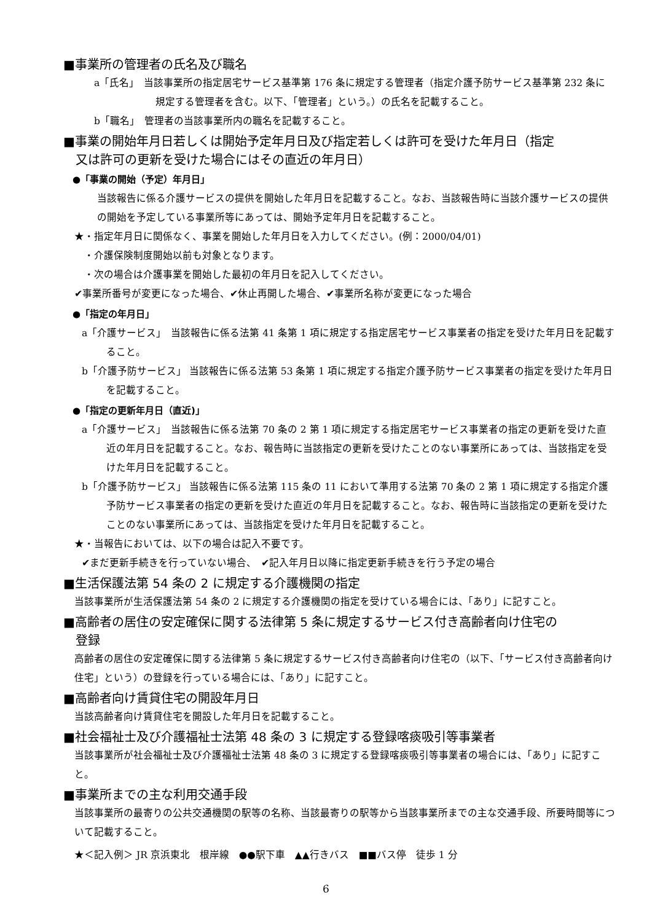■事業所の管理者の氏名及び職名
a「氏名」　当該事業所の指定居宅サービス基準第 176 条に規定する管理者（指定介護予防サービス基準第 232 条に規定する管理者を含む。以下、「管理者」という。）の氏名を記載すること。
b「職名」　管理者の当該事業所内の職名を記載すること。
■事業の開始年月日若しくは開始予定年月日及び指定若しくは許可を受けた年月日（指定
又は許可の更新を受けた場合にはその直近の年月日）
●「事業の開始（予定）年月日」
当該報告に係る介護サービスの提供を開始した年月日を記載すること。なお、当該報告時に当該介護サービスの提供の開始を予定している事業所等にあっては、開始予定年月日を記載すること。
★・指定年月日に関係なく、事業を開始した年月日を入力してください。(例：2000/04/01)
　・介護保険制度開始以前も対象となります。
　・次の場合は介護事業を開始した最初の年月日を記入してください。
✔事業所番号が変更になった場合、✔休止再開した場合、✔事業所名称が変更になった場合
●「指定の年月日」
a「介護サービス」　当該報告に係る法第 41 条第 1 項に規定する指定居宅サービス事業者の指定を受けた年月日を記載すること。
b「介護予防サービス」 当該報告に係る法第 53 条第 1 項に規定する指定介護予防サービス事業者の指定を受けた年月日を記載すること。
●「指定の更新年月日（直近)」
a「介護サービス」　当該報告に係る法第 70 条の 2 第 1 項に規定する指定居宅サービス事業者の指定の更新を受けた直近の年月日を記載すること。なお、報告時に当該指定の更新を受けたことのない事業所にあっては、当該指定を受けた年月日を記載すること。
b「介護予防サービス」 当該報告に係る法第 115 条の 11 において準用する法第 70 条の 2 第 1 項に規定する指定介護予防サービス事業者の指定の更新を受けた直近の年月日を記載すること。なお、報告時に当該指定の更新を受けたことのない事業所にあっては、当該指定を受けた年月日を記載すること。
★・当報告においては、以下の場合は記入不要です。
✔まだ更新手続きを行っていない場合、　✔記入年月日以降に指定更新手続きを行う予定の場合
■生活保護法第 54 条の 2 に規定する介護機関の指定
当該事業所が生活保護法第 54 条の 2 に規定する介護機関の指定を受けている場合には、「あり」に記すこと。
■高齢者の居住の安定確保に関する法律第 5 条に規定するサービス付き高齢者向け住宅の
登録
高齢者の居住の安定確保に関する法律第 5 条に規定するサービス付き高齢者向け住宅の（以下、「サービス付き高齢者向け住宅」という）の登録を行っている場合には、「あり」に記すこと。
■高齢者向け賃貸住宅の開設年月日
当該高齢者向け賃貸住宅を開設した年月日を記載すること。
■社会福祉士及び介護福祉士法第 48 条の 3 に規定する登録喀痰吸引等事業者
当該事業所が社会福祉士及び介護福祉士法第 48 条の 3 に規定する登録喀痰吸引等事業者の場合には、「あり」に記すこと。
■事業所までの主な利用交通手段
当該事業所の最寄りの公共交通機関の駅等の名称、当該最寄りの駅等から当該事業所までの主な交通手段、所要時間等について記載すること。
★＜記入例＞ JR 京浜東北　根岸線　●●駅下車　▲▲行きバス　■■バス停　徒歩 1 分
6